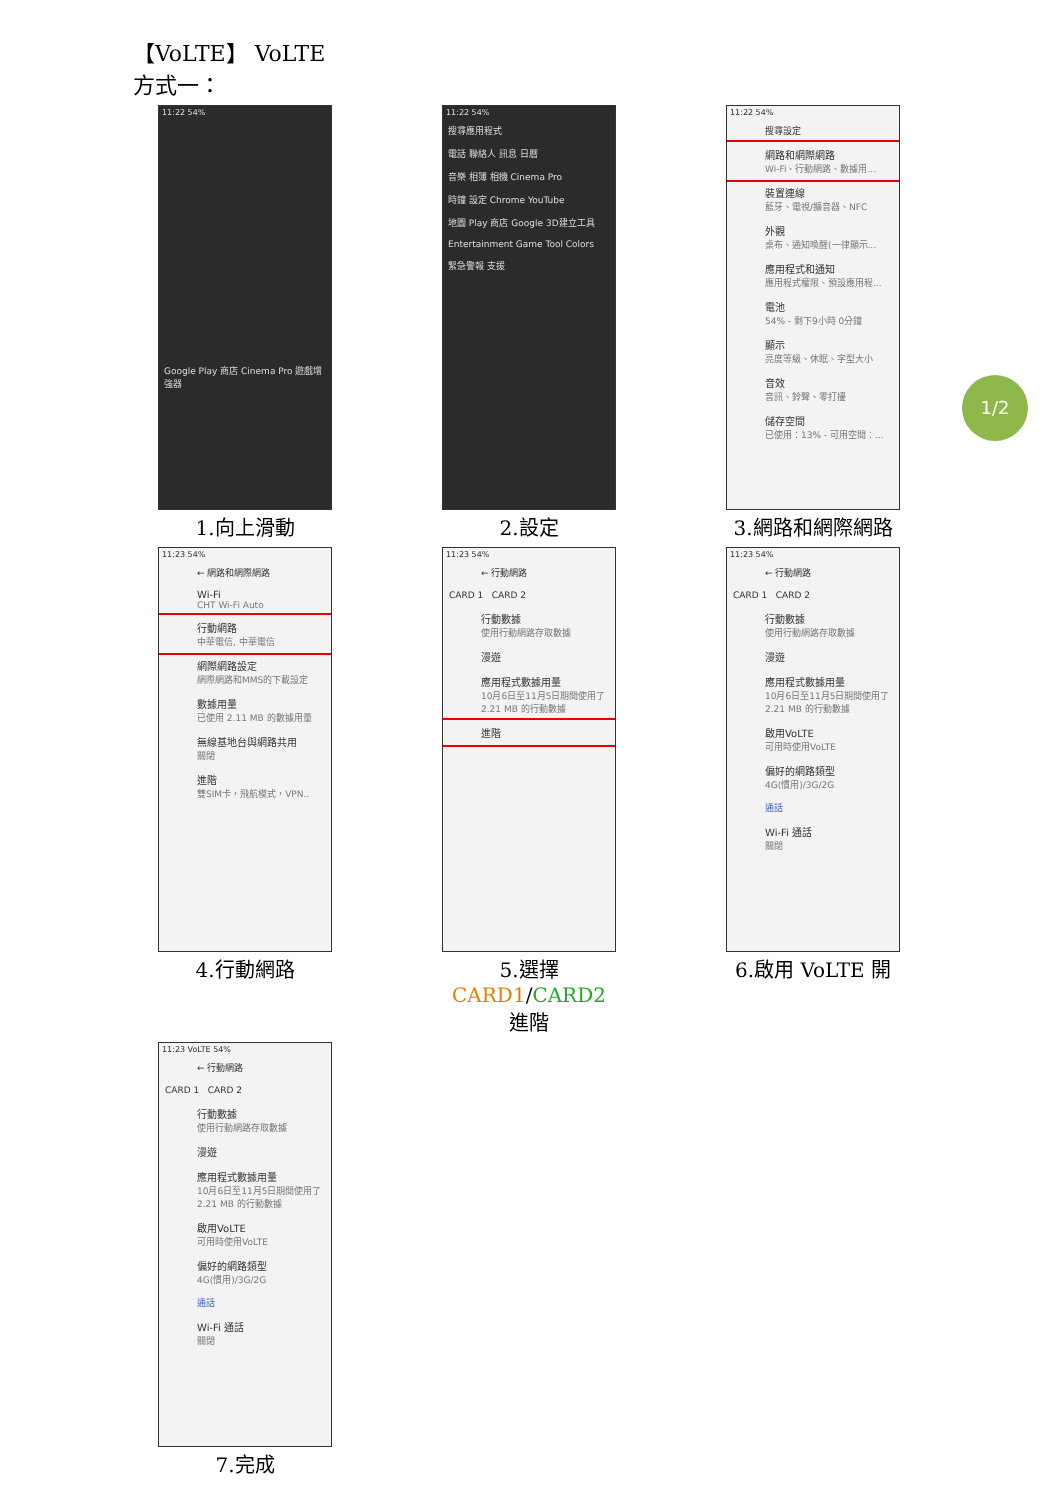【VoLTE】 VoLTE
方式一：
11:22 54%
Google Play 商店 Cinema Pro 遊戲增強器
1.向上滑動
11:22 54%
搜尋應用程式
電話 聯絡人 訊息 日曆
音樂 相簿 相機 Cinema Pro
時鐘 設定 Chrome YouTube
地圖 Play 商店 Google 3D建立工具
Entertainment Game Tool Colors
緊急警報 支援
2.設定
11:22 54%
搜尋設定
網路和網際網路
Wi-Fi、行動網路、數據用...
裝置連線
藍牙、電視/擴音器、NFC
外觀
桌布、通知喚醒(一律顯示...
應用程式和通知
應用程式權限、預設應用程...
電池
54% - 剩下9小時 0分鐘
顯示
亮度等級、休眠、字型大小
音效
音訊、鈴聲、零打擾
儲存空間
已使用：13% - 可用空間：...
3.網路和網際網路
11:23 54%
← 網路和網際網路
Wi-Fi
CHT Wi-Fi Auto
行動網路
中華電信, 中華電信
網際網路設定
網際網路和MMS的下載設定
數據用量
已使用 2.11 MB 的數據用量
無線基地台與網路共用
關閉
進階
雙SIM卡，飛航模式，VPN..
4.行動網路
11:23 54%
← 行動網路
CARD 1 CARD 2
行動數據
使用行動網路存取數據
漫遊
應用程式數據用量
10月6日至11月5日期間使用了 2.21 MB 的行動數據
進階
5.選擇 CARD1/CARD2
進階
11:23 54%
← 行動網路
CARD 1 CARD 2
行動數據
使用行動網路存取數據
漫遊
應用程式數據用量
10月6日至11月5日期間使用了 2.21 MB 的行動數據
啟用VoLTE
可用時使用VoLTE
偏好的網路類型
4G(慣用)/3G/2G
通話
Wi-Fi 通話
關閉
6.啟用 VoLTE 開
11:23 VoLTE 54%
← 行動網路
CARD 1 CARD 2
行動數據
使用行動網路存取數據
漫遊
應用程式數據用量
10月6日至11月5日期間使用了 2.21 MB 的行動數據
啟用VoLTE
可用時使用VoLTE
偏好的網路類型
4G(慣用)/3G/2G
通話
Wi-Fi 通話
關閉
7.完成
1/2